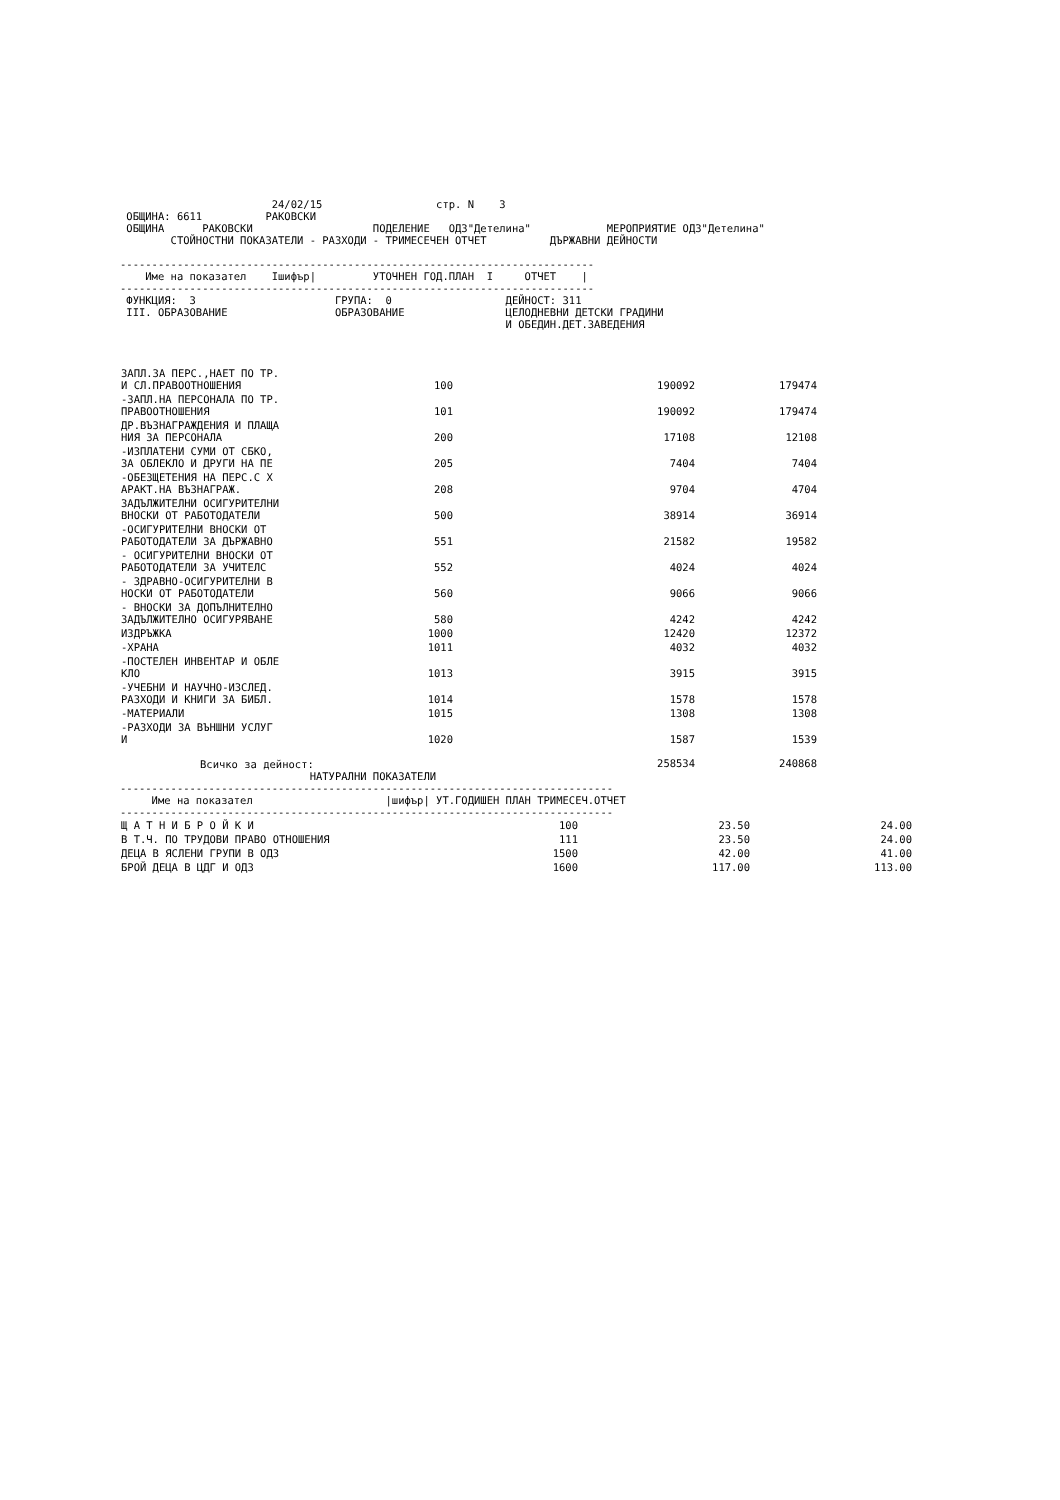24/02/15                  стр. N    3
 ОБЩИНА: 6611          РАКОВСКИ
 ОБЩИНА      РАКОВСКИ                   ПОДЕЛЕНИЕ   ОДЗ"Детелина"            МЕРОПРИЯТИЕ ОДЗ"Детелина"
        СТОЙНОСТНИ ПОКАЗАТЕЛИ - РАЗХОДИ - ТРИМЕСЕЧЕН ОТЧЕТ          ДЪРЖАВНИ ДЕЙНОСТИ

---------------------------------------------------------------------------
    Име на показател    Iшифър|         УТОЧНЕН ГОД.ПЛАН  I     ОТЧЕТ    |
---------------------------------------------------------------------------
 ФУНКЦИЯ:  3                      ГРУПА:  0                  ДЕЙНОСТ: 311
 III. ОБРАЗОВАНИЕ                 ОБРАЗОВАНИЕ                ЦЕЛОДНЕВНИ ДЕТСКИ ГРАДИНИ
                                                             И ОБЕДИН.ДЕТ.ЗАВЕДЕНИЯ
| ЗАПЛ.ЗА ПЕРС.,НАЕТ ПО ТР. И СЛ.ПРАВООТНОШЕНИЯ | 100 | 190092 | 179474 |
| -ЗАПЛ.НА ПЕРСОНАЛА ПО ТР. ПРАВООТНОШЕНИЯ | 101 | 190092 | 179474 |
| ДР.ВЪЗНАГРАЖДЕНИЯ И ПЛАЩА НИЯ ЗА ПЕРСОНАЛА | 200 | 17108 | 12108 |
| -ИЗПЛАТЕНИ СУМИ ОТ СБКО, ЗА ОБЛЕКЛО И ДРУГИ НА ПЕ | 205 | 7404 | 7404 |
| -ОБЕЗЩЕТЕНИЯ НА ПЕРС.С Х АРАКТ.НА ВЪЗНАГРАЖ. | 208 | 9704 | 4704 |
| ЗАДЪЛЖИТЕЛНИ ОСИГУРИТЕЛНИ ВНОСКИ ОТ РАБОТОДАТЕЛИ | 500 | 38914 | 36914 |
| -ОСИГУРИТЕЛНИ ВНОСКИ ОТ РАБОТОДАТЕЛИ ЗА ДЪРЖАВНО | 551 | 21582 | 19582 |
| - ОСИГУРИТЕЛНИ ВНОСКИ ОТ РАБОТОДАТЕЛИ ЗА УЧИТЕЛС | 552 | 4024 | 4024 |
| - ЗДРАВНО-ОСИГУРИТЕЛНИ В НОСКИ ОТ РАБОТОДАТЕЛИ | 560 | 9066 | 9066 |
| - ВНОСКИ ЗА ДОПЪЛНИТЕЛНО ЗАДЪЛЖИТЕЛНО ОСИГУРЯВАНЕ | 580 | 4242 | 4242 |
| ИЗДРЪЖКА | 1000 | 12420 | 12372 |
| -ХРАНА | 1011 | 4032 | 4032 |
| -ПОСТЕЛЕН ИНВЕНТАР И ОБЛЕ КЛО | 1013 | 3915 | 3915 |
| -УЧЕБНИ И НАУЧНО-ИЗСЛЕД. РАЗХОДИ И КНИГИ ЗА БИБЛ. | 1014 | 1578 | 1578 |
| -МАТЕРИАЛИ | 1015 | 1308 | 1308 |
| -РАЗХОДИ ЗА ВЪНШНИ УСЛУГ И | 1020 | 1587 | 1539 |
| Всичко за дейност: | | 258534 | 240868 |
                              НАТУРАЛНИ ПОКАЗАТЕЛИ
------------------------------------------------------------------------------
     Име на показател                     |шифър| УТ.ГОДИШЕН ПЛАН ТРИМЕСЕЧ.ОТЧЕТ
------------------------------------------------------------------------------
| Щ А Т Н И Б Р О Й К И | 100 | 23.50 | 24.00 |
| В Т.Ч. ПО ТРУДОВИ ПРАВО ОТНОШЕНИЯ | 111 | 23.50 | 24.00 |
| ДЕЦА В ЯСЛЕНИ ГРУПИ В ОДЗ | 1500 | 42.00 | 41.00 |
| БРОЙ ДЕЦА В ЦДГ И ОДЗ | 1600 | 117.00 | 113.00 |